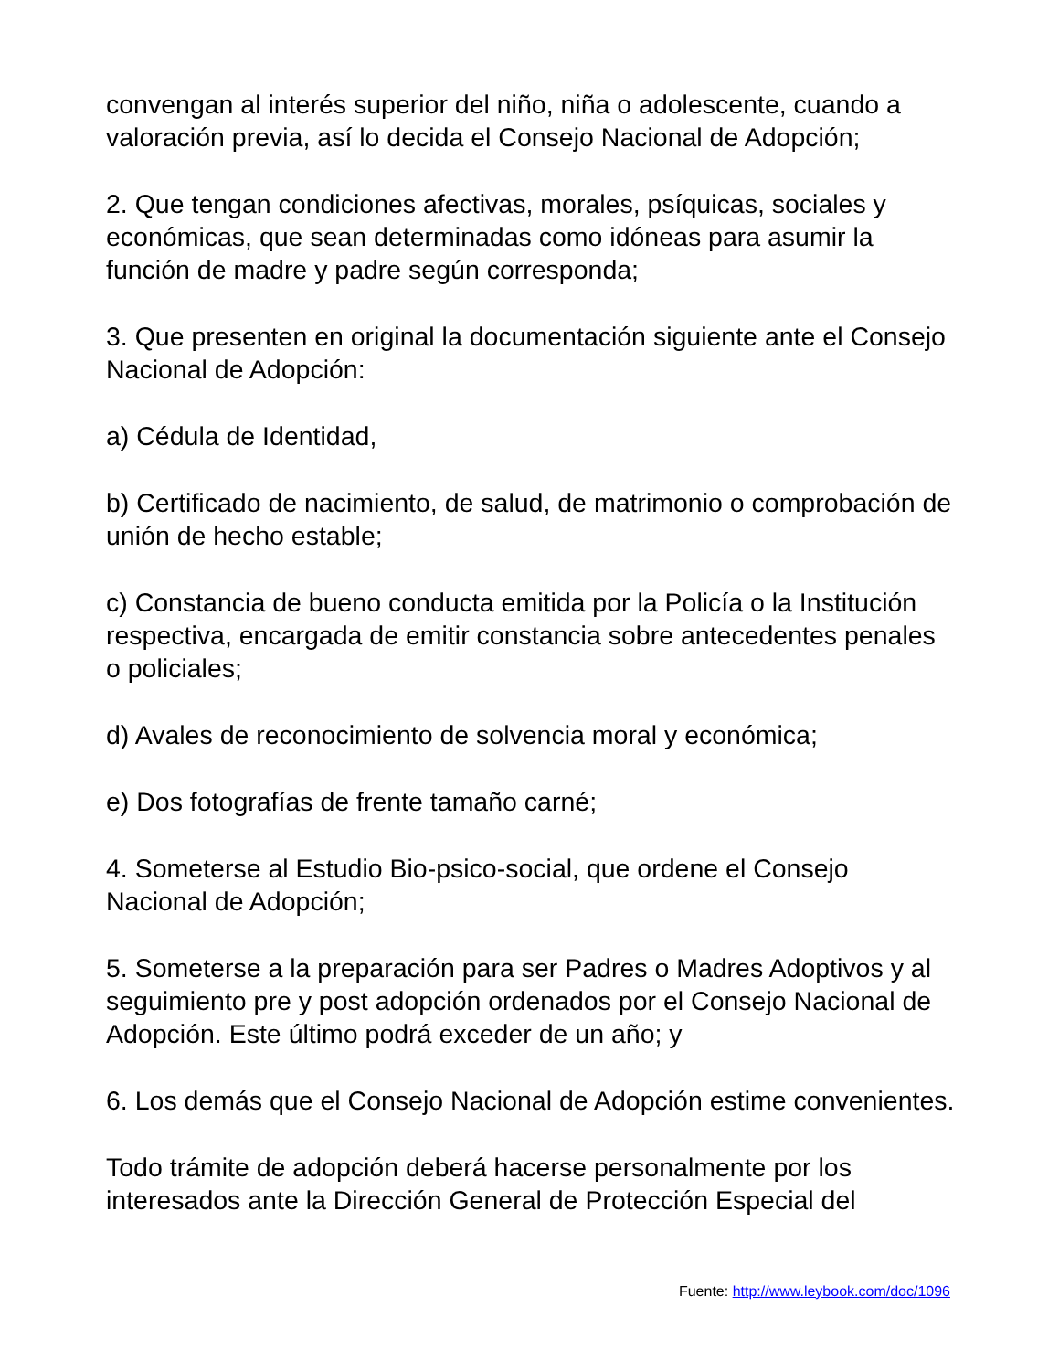convengan al interés superior del niño, niña o adolescente, cuando a valoración previa, así lo decida el Consejo Nacional de Adopción;
2. Que tengan condiciones afectivas, morales, psíquicas, sociales y económicas, que sean determinadas como idóneas para asumir la función de madre y padre según corresponda;
3. Que presenten en original la documentación siguiente ante el Consejo Nacional de Adopción:
a) Cédula de Identidad,
b) Certificado de nacimiento, de salud, de matrimonio o comprobación de unión de hecho estable;
c) Constancia de bueno conducta emitida por la Policía o la Institución respectiva, encargada de emitir constancia sobre antecedentes penales o policiales;
d) Avales de reconocimiento de solvencia moral y económica;
e) Dos fotografías de frente tamaño carné;
4. Someterse al Estudio Bio-psico-social, que ordene el Consejo Nacional de Adopción;
5. Someterse a la preparación para ser Padres o Madres Adoptivos y al seguimiento pre y post adopción ordenados por el Consejo Nacional de Adopción. Este último podrá exceder de un año; y
6. Los demás que el Consejo Nacional de Adopción estime convenientes.
Todo trámite de adopción deberá hacerse personalmente por los interesados ante la Dirección General de Protección Especial del
Fuente: http://www.leybook.com/doc/1096